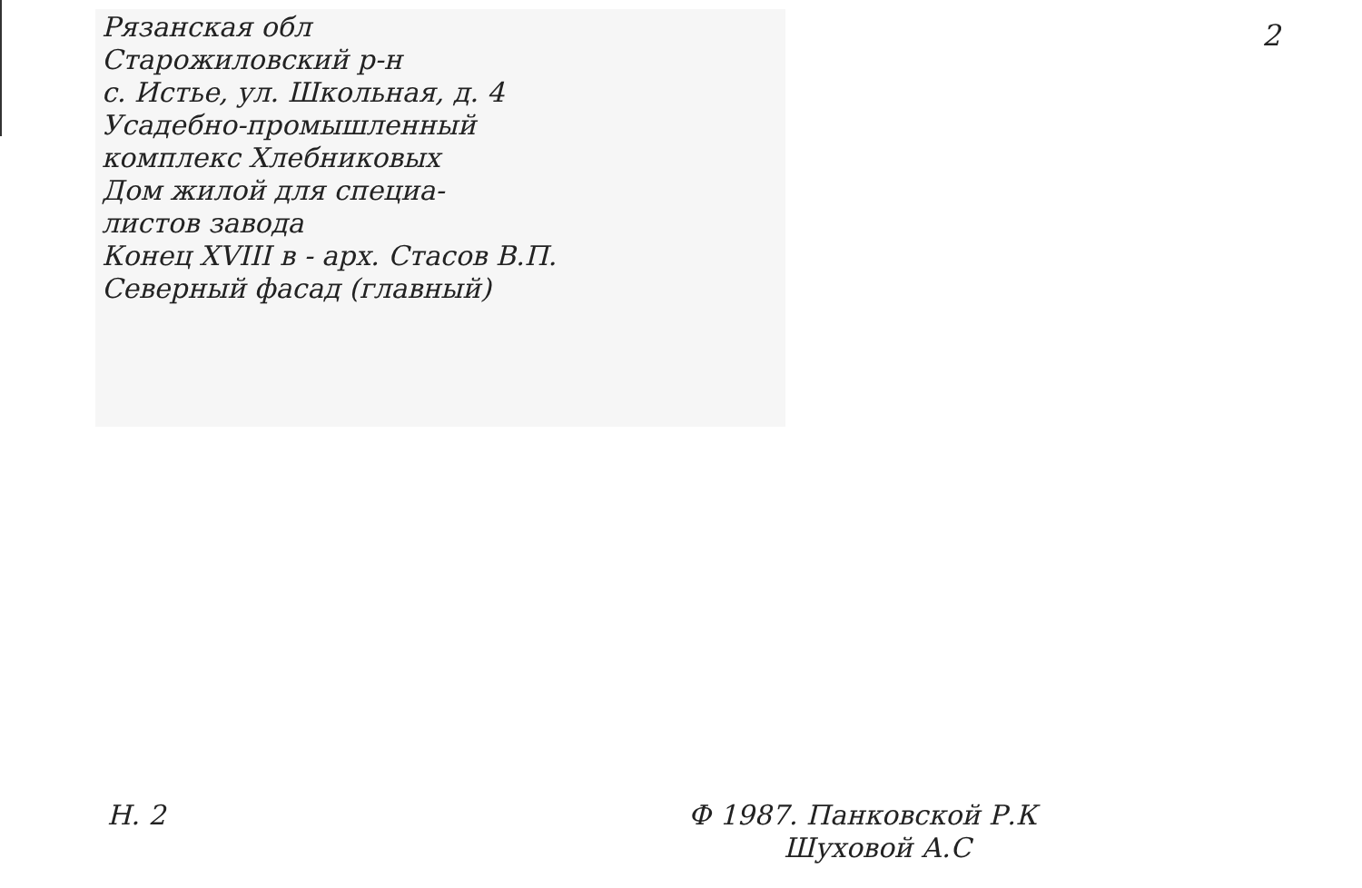Рязанская обл
Старожиловский р-н
с. Истье, ул. Школьная, д. 4
Усадебно-промышленный
комплекс Хлебниковых
Дом жилой для специа-
листов завода
Конец XVIII в - арх. Стасов В.П.
Северный фасад (главный)
2
Н. 2
Ф 1987. Панковской Р.К
Шуховой А.С